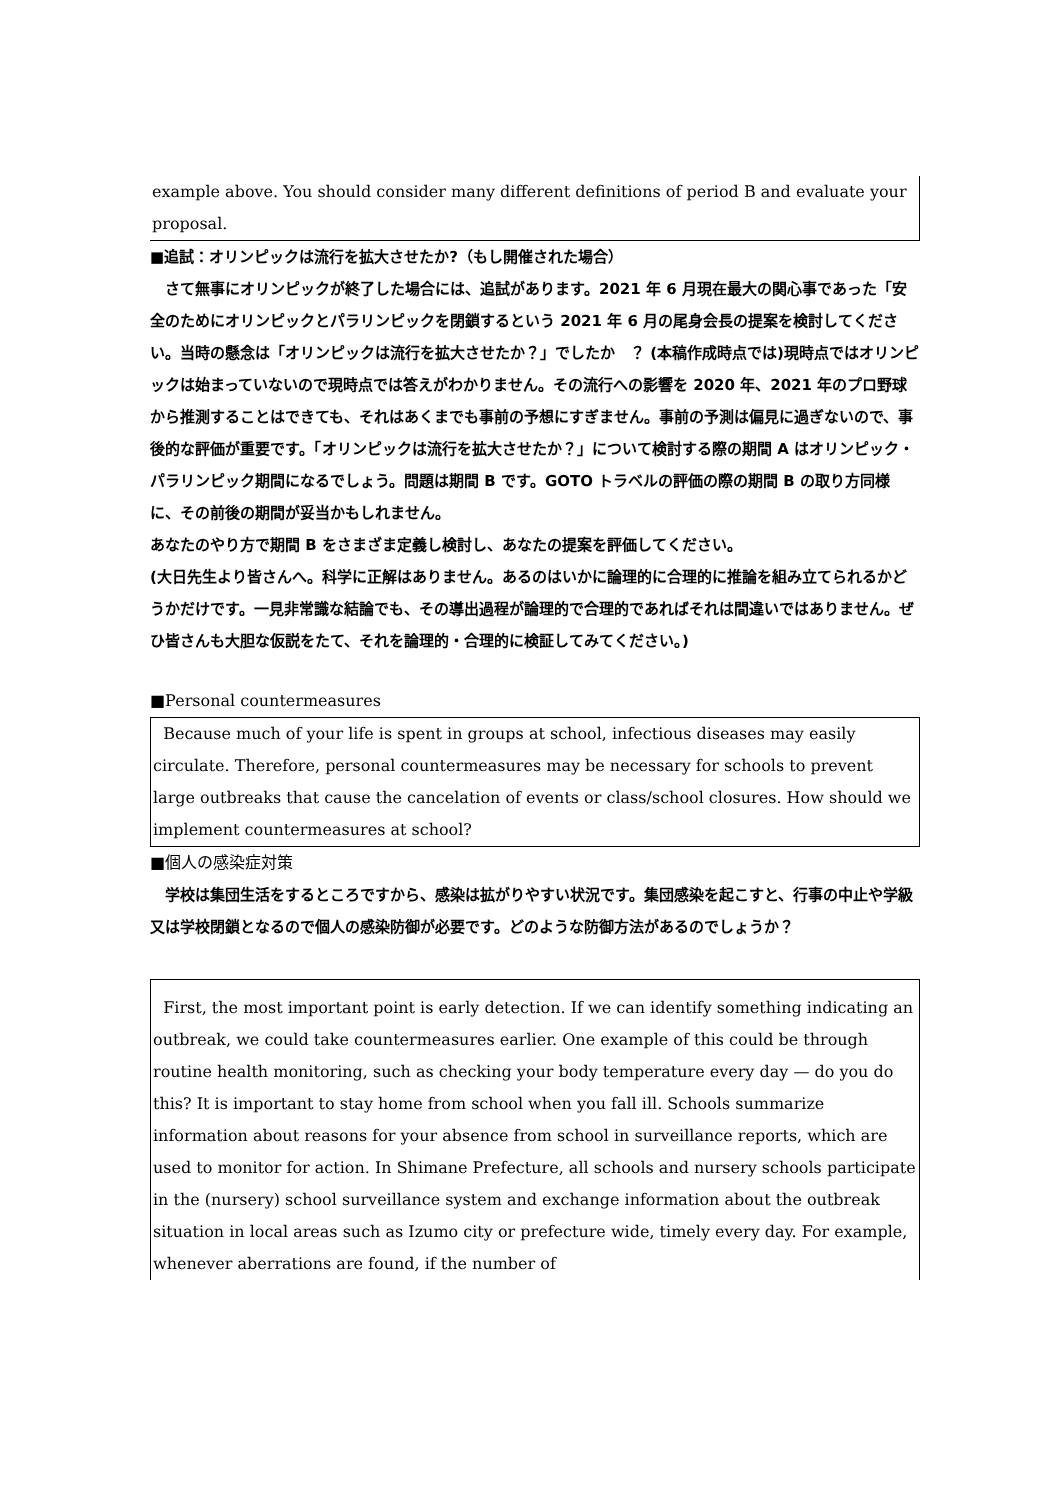example above. You should consider many different definitions of period B and evaluate your proposal.
■追試：オリンピックは流行を拡大させたか?（もし開催された場合）
　さて無事にオリンピックが終了した場合には、追試があります。2021 年 6 月現在最大の関心事であった「安全のためにオリンピックとパラリンピックを閉鎖するという 2021 年 6 月の尾身会長の提案を検討してください。当時の懸念は「オリンピックは流行を拡大させたか？」でしたか　？ (本稿作成時点では)現時点ではオリンピックは始まっていないので現時点では答えがわかりません。その流行への影響を 2020 年、2021 年のプロ野球から推測することはできても、それはあくまでも事前の予想にすぎません。事前の予測は偏見に過ぎないので、事後的な評価が重要です。「オリンピックは流行を拡大させたか？」について検討する際の期間 A はオリンピック・パラリンピック期間になるでしょう。問題は期間 B です。GOTO トラベルの評価の際の期間 B の取り方同様に、その前後の期間が妥当かもしれません。
あなたのやり方で期間 B をさまざま定義し検討し、あなたの提案を評価してください。
(大日先生より皆さんへ。科学に正解はありません。あるのはいかに論理的に合理的に推論を組み立てられるかどうかだけです。一見非常識な結論でも、その導出過程が論理的で合理的であればそれは間違いではありません。ぜひ皆さんも大胆な仮説をたて、それを論理的・合理的に検証してみてください。)
■Personal countermeasures
Because much of your life is spent in groups at school, infectious diseases may easily circulate. Therefore, personal countermeasures may be necessary for schools to prevent large outbreaks that cause the cancelation of events or class/school closures. How should we implement countermeasures at school?
■個人の感染症対策
　学校は集団生活をするところですから、感染は拡がりやすい状況です。集団感染を起こすと、行事の中止や学級又は学校閉鎖となるので個人の感染防御が必要です。どのような防御方法があるのでしょうか？
First, the most important point is early detection. If we can identify something indicating an outbreak, we could take countermeasures earlier. One example of this could be through routine health monitoring, such as checking your body temperature every day — do you do this? It is important to stay home from school when you fall ill. Schools summarize information about reasons for your absence from school in surveillance reports, which are used to monitor for action. In Shimane Prefecture, all schools and nursery schools participate in the (nursery) school surveillance system and exchange information about the outbreak situation in local areas such as Izumo city or prefecture wide, timely every day. For example, whenever aberrations are found, if the number of